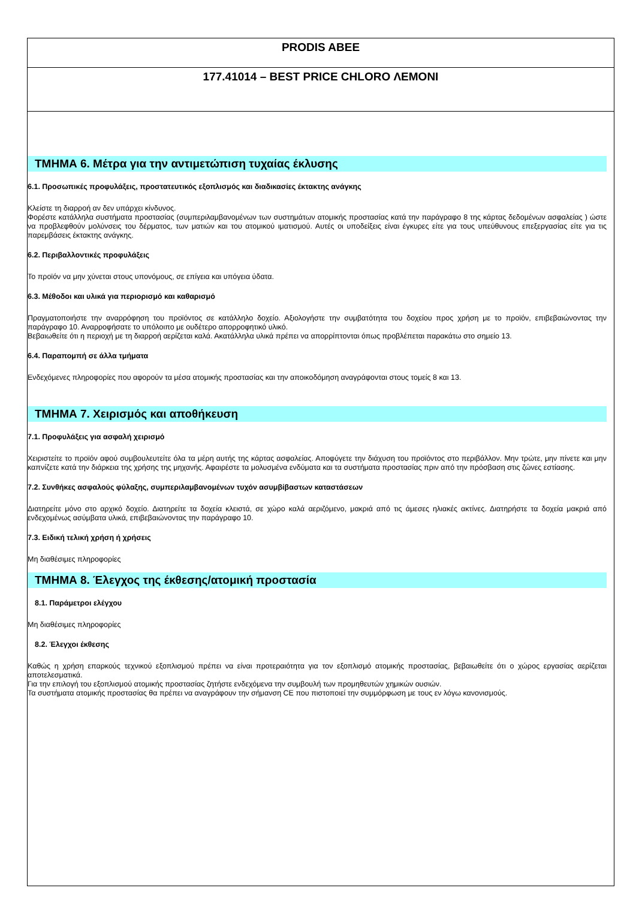PRODIS ABEE
177.41014 – BEST PRICE CHLORO ΛΕΜΟΝΙ
ΤΜΗΜΑ 6. Μέτρα για την αντιμετώπιση τυχαίας έκλυσης
6.1. Προσωπικές προφυλάξεις, προστατευτικός εξοπλισμός και διαδικασίες έκτακτης ανάγκης
Κλείστε τη διαρροή αν δεν υπάρχει κίνδυνος.
Φορέστε κατάλληλα συστήματα προστασίας (συμπεριλαμβανομένων των συστημάτων ατομικής προστασίας κατά την παράγραφο 8 της κάρτας δεδομένων ασφαλείας ) ώστε να προβλεφθούν μολύνσεις του δέρματος, των ματιών και του ατομικού ιματισμού. Αυτές οι υποδείξεις είναι έγκυρες είτε για τους υπεύθυνους επεξεργασίας είτε για τις παρεμβάσεις έκτακτης ανάγκης.
6.2. Περιβαλλοντικές προφυλάξεις
Το προϊόν να μην χύνεται στους υπονόμους, σε επίγεια και υπόγεια ύδατα.
6.3. Μέθοδοι και υλικά για περιορισμό και καθαρισμό
Πραγματοποιήστε την αναρρόφηση του προϊόντος σε κατάλληλο δοχείο. Αξιολογήστε την συμβατότητα του δοχείου προς χρήση με το προϊόν, επιβεβαιώνοντας την παράγραφο 10. Αναρροφήσατε το υπόλοιπο με ουδέτερο απορροφητικό υλικό.
Βεβαιωθείτε ότι η περιοχή με τη διαρροή αερίζεται καλά. Ακατάλληλα υλικά πρέπει να απορρίπτονται όπως προβλέπεται παρακάτω στο σημείο 13.
6.4. Παραπομπή σε άλλα τμήματα
Ενδεχόμενες πληροφορίες που αφορούν τα μέσα ατομικής προστασίας και την αποικοδόμηση αναγράφονται στους τομείς 8 και 13.
ΤΜΗΜΑ 7. Χειρισμός και αποθήκευση
7.1. Προφυλάξεις για ασφαλή χειρισμό
Χειριστείτε το προϊόν αφού συμβουλευτείτε όλα τα μέρη αυτής της κάρτας ασφαλείας. Αποφύγετε την διάχυση του προϊόντος στο περιβάλλον. Μην τρώτε, μην πίνετε και μην καπνίζετε κατά την διάρκεια της χρήσης της μηχανής. Αφαιρέστε τα μολυσμένα ενδύματα και τα συστήματα προστασίας πριν από την πρόσβαση στις ζώνες εστίασης.
7.2. Συνθήκες ασφαλούς φύλαξης, συμπεριλαμβανομένων τυχόν ασυμβίβαστων καταστάσεων
Διατηρείτε μόνο στο αρχικό δοχείο. Διατηρείτε τα δοχεία κλειστά, σε χώρο καλά αεριζόμενο, μακριά από τις άμεσες ηλιακές ακτίνες. Διατηρήστε τα δοχεία μακριά από ενδεχομένως ασύμβατα υλικά, επιβεβαιώνοντας την παράγραφο 10.
7.3. Ειδική τελική χρήση ή χρήσεις
Μη διαθέσιμες πληροφορίες
ΤΜΗΜΑ 8. Έλεγχος της έκθεσης/ατομική προστασία
8.1. Παράμετροι ελέγχου
Μη διαθέσιμες πληροφορίες
8.2. Έλεγχοι έκθεσης
Καθώς η χρήση επαρκούς τεχνικού εξοπλισμού πρέπει να είναι προτεραιότητα για τον εξοπλισμό ατομικής προστασίας, βεβαιωθείτε ότι ο χώρος εργασίας αερίζεται αποτελεσματικά.
Για την επιλογή του εξοπλισμού ατομικής προστασίας ζητήστε ενδεχόμενα την συμβουλή των προμηθευτών χημικών ουσιών.
Τα συστήματα ατομικής προστασίας θα πρέπει να αναγράφουν την σήμανση CE που πιστοποιεί την συμμόρφωση με τους εν λόγω κανονισμούς.